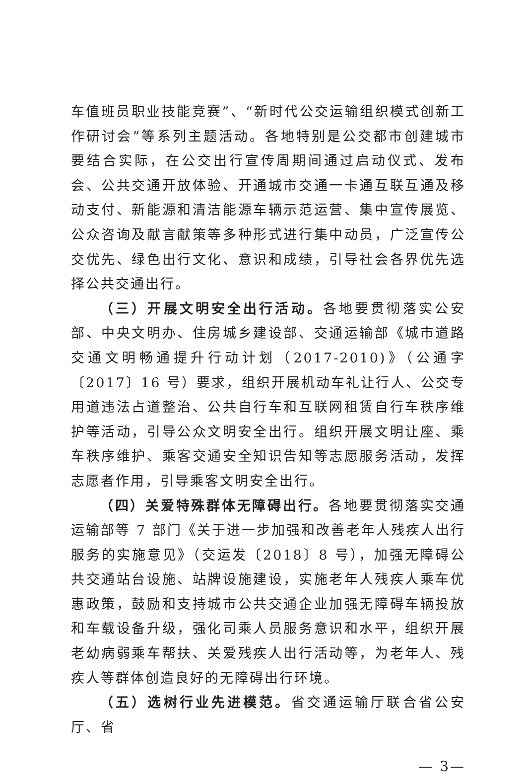车值班员职业技能竞赛”、“新时代公交运输组织模式创新工作研讨会”等系列主题活动。各地特别是公交都市创建城市要结合实际，在公交出行宣传周期间通过启动仪式、发布会、公共交通开放体验、开通城市交通一卡通互联互通及移动支付、新能源和清洁能源车辆示范运营、集中宣传展览、公众咨询及献言献策等多种形式进行集中动员，广泛宣传公交优先、绿色出行文化、意识和成绩，引导社会各界优先选择公共交通出行。
（三）开展文明安全出行活动。各地要贯彻落实公安部、中央文明办、住房城乡建设部、交通运输部《城市道路交通文明畅通提升行动计划（2017-2010)》（公通字〔2017〕16 号）要求，组织开展机动车礼让行人、公交专用道违法占道整治、公共自行车和互联网租赁自行车秩序维护等活动，引导公众文明安全出行。组织开展文明让座、乘车秩序维护、乘客交通安全知识告知等志愿服务活动，发挥志愿者作用，引导乘客文明安全出行。
（四）关爱特殊群体无障碍出行。各地要贯彻落实交通运输部等 7 部门《关于进一步加强和改善老年人残疾人出行服务的实施意见》（交运发〔2018〕8 号），加强无障碍公共交通站台设施、站牌设施建设，实施老年人残疾人乘车优惠政策，鼓励和支持城市公共交通企业加强无障碍车辆投放和车载设备升级，强化司乘人员服务意识和水平，组织开展老幼病弱乘车帮扶、关爱残疾人出行活动等，为老年人、残疾人等群体创造良好的无障碍出行环境。
（五）选树行业先进模范。省交通运输厅联合省公安厅、省
— 3—